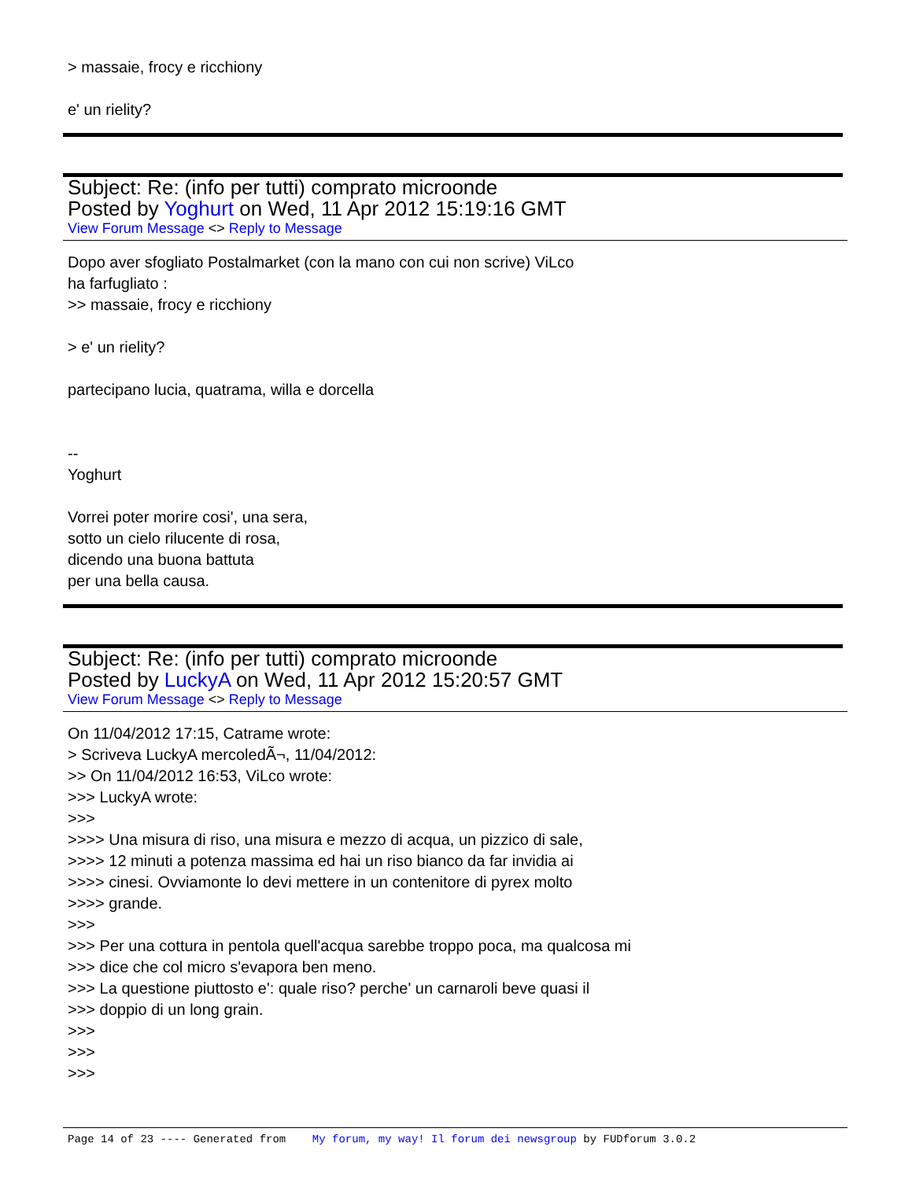> massaie, frocy e ricchiony
e' un rielity?
Subject: Re: (info per tutti) comprato microonde
Posted by Yoghurt on Wed, 11 Apr 2012 15:19:16 GMT
View Forum Message <> Reply to Message
Dopo aver sfogliato Postalmarket (con la mano con cui non scrive) ViLco
ha farfugliato :
>> massaie, frocy e ricchiony
> e' un rielity?
partecipano lucia, quatrama, willa e dorcella
--
Yoghurt
Vorrei poter morire cosi', una sera,
sotto un cielo rilucente di rosa,
dicendo una buona battuta
per una bella causa.
Subject: Re: (info per tutti) comprato microonde
Posted by LuckyA on Wed, 11 Apr 2012 15:20:57 GMT
View Forum Message <> Reply to Message
On 11/04/2012 17:15, Catrame wrote:
> Scriveva LuckyA mercoledÃ¬, 11/04/2012:
>> On 11/04/2012 16:53, ViLco wrote:
>>> LuckyA wrote:
>>>
>>>> Una misura di riso, una misura e mezzo di acqua, un pizzico di sale,
>>>> 12 minuti a potenza massima ed hai un riso bianco da far invidia ai
>>>> cinesi. Ovviamonte lo devi mettere in un contenitore di pyrex molto
>>>> grande.
>>>
>>> Per una cottura in pentola quell'acqua sarebbe troppo poca, ma qualcosa mi
>>> dice che col micro s'evapora ben meno.
>>> La questione piuttosto e': quale riso? perche' un carnaroli beve quasi il
>>> doppio di un long grain.
>>>
>>>
>>>
Page 14 of 23 ---- Generated from My forum, my way! Il forum dei newsgroup by FUDforum 3.0.2